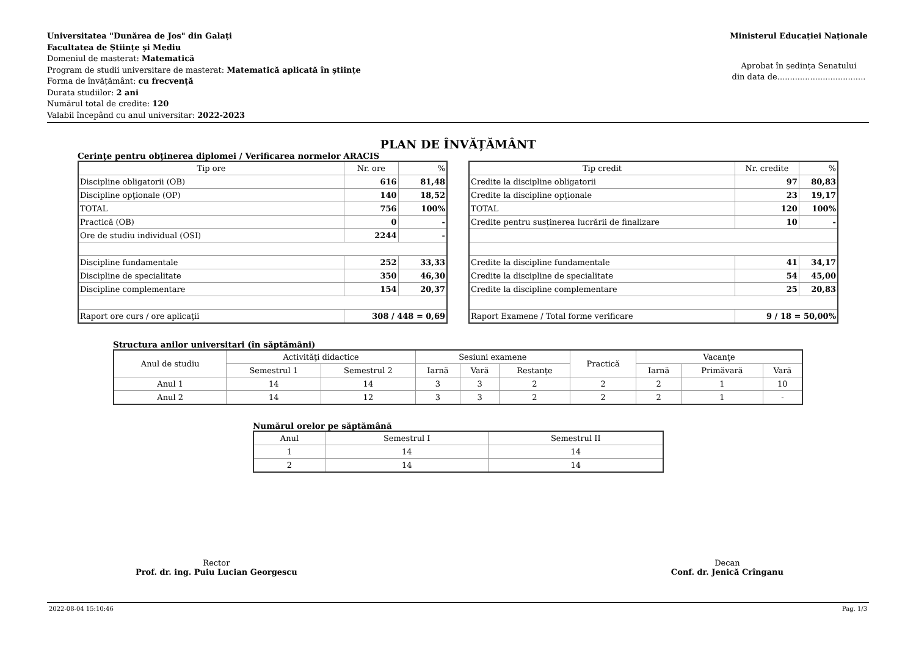Universitatea "Dunărea de Jos" din Galați
Facultatea de Științe și Mediu
Domeniul de masterat: Matematică
Program de studii universitare de masterat: Matematică aplicată în științe
Forma de învățământ: cu frecvență
Durata studiilor: 2 ani
Numărul total de credite: 120
Valabil începând cu anul universitar: 2022-2023
Ministerul Educației Naționale
Aprobat în ședința Senatului
din data de...................................
PLAN DE ÎNVĂȚĂMÂNT
Cerinţe pentru obţinerea diplomei / Verificarea normelor ARACIS
| Tip ore | Nr. ore | % |
| --- | --- | --- |
| Discipline obligatorii (OB) | 616 | 81,48 |
| Discipline opţionale (OP) | 140 | 18,52 |
| TOTAL | 756 | 100% |
| Practică (OB) | 0 | - |
| Ore de studiu individual (OSI) | 2244 | - |
| Discipline fundamentale | 252 | 33,33 |
| Discipline de specialitate | 350 | 46,30 |
| Discipline complementare | 154 | 20,37 |
| Raport ore curs / ore aplicaţii | 308 / 448 = 0,69 | |
| Tip credit | Nr. credite | % |
| --- | --- | --- |
| Credite la discipline obligatorii | 97 | 80,83 |
| Credite la discipline opţionale | 23 | 19,17 |
| TOTAL | 120 | 100% |
| Credite pentru susținerea lucrării de finalizare | 10 | - |
| Credite la discipline fundamentale | 41 | 34,17 |
| Credite la discipline de specialitate | 54 | 45,00 |
| Credite la discipline complementare | 25 | 20,83 |
| Raport Examene / Total forme verificare | 9 / 18 = 50,00% | |
Structura anilor universitari (în săptămâni)
| Anul de studiu | Activităţi didactice | | Sesiuni examene | | | Practică | Vacanţe | | |
| --- | --- | --- | --- | --- | --- | --- | --- | --- | --- |
| | Semestrul 1 | Semestrul 2 | Iarnă | Vară | Restanţe | | Iarnă | Primăvară | Vară |
| Anul 1 | 14 | 14 | 3 | 3 | 2 | 2 | 2 | 1 | 10 |
| Anul 2 | 14 | 12 | 3 | 3 | 2 | 2 | 2 | 1 | - |
Numărul orelor pe săptămână
| Anul | Semestrul I | Semestrul II |
| --- | --- | --- |
| 1 | 14 | 14 |
| 2 | 14 | 14 |
Rector
Prof. dr. ing. Puiu Lucian Georgescu
Decan
Conf. dr. Jenică Crînganu
2022-08-04 15:10:46 Pag. 1/3